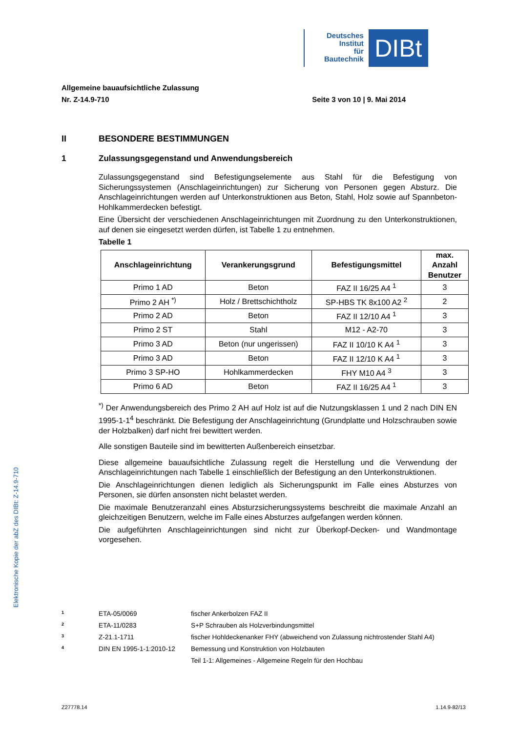Deutsches
Institut
für
Bautechnik
DIBt
Allgemeine bauaufsichtliche Zulassung
Nr. Z-14.9-710 Seite 3 von 10 | 9. Mai 2014
II BESONDERE BESTIMMUNGEN
1 Zulassungsgegenstand und Anwendungsbereich
Zulassungsgegenstand sind Befestigungselemente aus Stahl für die Befestigung von Sicherungssystemen (Anschlageinrichtungen) zur Sicherung von Personen gegen Absturz. Die Anschlageinrichtungen werden auf Unterkonstruktionen aus Beton, Stahl, Holz sowie auf Spannbeton-Hohlkammerdecken befestigt.
Eine Übersicht der verschiedenen Anschlageinrichtungen mit Zuordnung zu den Unterkonstruktionen, auf denen sie eingesetzt werden dürfen, ist Tabelle 1 zu entnehmen.
Tabelle 1
| Anschlageinrichtung | Verankerungsgrund | Befestigungsmittel | max. Anzahl Benutzer |
| --- | --- | --- | --- |
| Primo 1 AD | Beton | FAZ II 16/25 A4 <sup>1</sup> | 3 |
| Primo 2 AH <sup>*)</sup> | Holz / Brettschichtholz | SP-HBS TK 8x100 A2 <sup>2</sup> | 2 |
| Primo 2 AD | Beton | FAZ II 12/10 A4 <sup>1</sup> | 3 |
| Primo 2 ST | Stahl | M12 - A2-70 | 3 |
| Primo 3 AD | Beton (nur ungerissen) | FAZ II 10/10 K A4 <sup>1</sup> | 3 |
| Primo 3 AD | Beton | FAZ II 12/10 K A4 <sup>1</sup> | 3 |
| Primo 3 SP-HO | Hohlkammerdecken | FHY M10 A4 <sup>3</sup> | 3 |
| Primo 6 AD | Beton | FAZ II 16/25 A4 <sup>1</sup> | 3 |
<sup>*)</sup> Der Anwendungsbereich des Primo 2 AH auf Holz ist auf die Nutzungsklassen 1 und 2 nach DIN EN 1995-1-1<sup>4</sup> beschränkt. Die Befestigung der Anschlageinrichtung (Grundplatte und Holzschrauben sowie der Holzbalken) darf nicht frei bewittert werden.
Alle sonstigen Bauteile sind im bewitterten Außenbereich einsetzbar.
Diese allgemeine bauaufsichtliche Zulassung regelt die Herstellung und die Verwendung der Anschlageinrichtungen nach Tabelle 1 einschließlich der Befestigung an den Unterkonstruktionen.
Die Anschlageinrichtungen dienen lediglich als Sicherungspunkt im Falle eines Absturzes von Personen, sie dürfen ansonsten nicht belastet werden.
Die maximale Benutzeranzahl eines Absturzsicherungssystems beschreibt die maximale Anzahl an gleichzeitigen Benutzern, welche im Falle eines Absturzes aufgefangen werden können.
Die aufgeführten Anschlageinrichtungen sind nicht zur Überkopf-Decken- und Wandmontage vorgesehen.
Elektronische Kopie der abZ des DIBt: Z-14.9-710
1 ETA-05/0069 fischer Ankerbolzen FAZ II
2 ETA-11/0283 S+P Schrauben als Holzverbindungsmittel
3 Z-21.1-1711 fischer Hohldeckenanker FHY (abweichend von Zulassung nichtrostender Stahl A4)
4 DIN EN 1995-1-1:2010-12 Bemessung und Konstruktion von Holzbauten
Teil 1-1: Allgemeines - Allgemeine Regeln für den Hochbau
Z27778.14 1.14.9-82/13